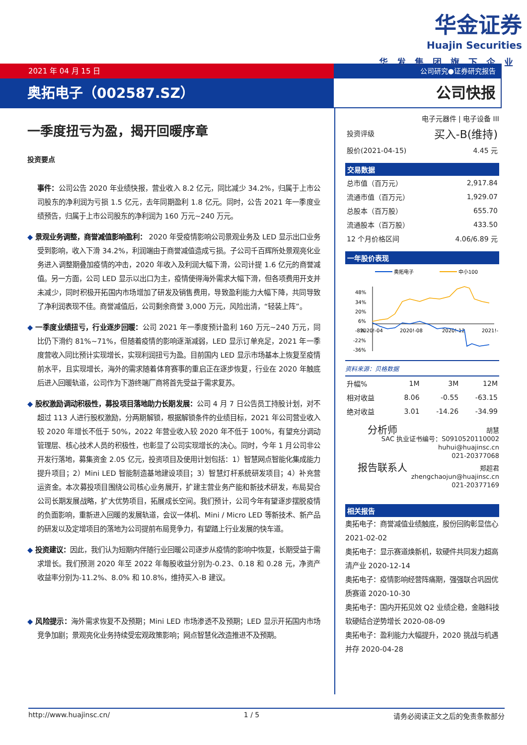华金证券
Huajin Securities
华发集团旗下企业
2021 年 04 月 15 日
奥拓电子（002587.SZ）
公司研究●证券研究报告
公司快报
一季度扭亏为盈，揭开回暖序章
投资要点
事件：公司公告 2020 年业绩快报，营业收入 8.2 亿元，同比减少 34.2%，归属于上市公司股东的净利润为亏损 1.5 亿元，去年同期盈利 1.8 亿元。同时，公告 2021 年一季度业绩预告，归属于上市公司股东的净利润为 160 万元~240 万元。
◆ 景观业务调整，商誉减值影响盈利： 2020 年受疫情影响公司景观业务及 LED 显示出口业务受到影响，收入下滑 34.2%，利润端由于商誉减值造成亏损。子公司千百辉所处景观亮化业务进入调整期叠加疫情的冲击，2020 年收入及利润大幅下滑，公司计提 1.6 亿元的商誉减值。另一方面，公司 LED 显示以出口为主，疫情使得海外需求大幅下滑，但各项费用开支并未减少，同时积极开拓国内市场增加了研发及销售费用，导致盈利能力大幅下降，共同导致了净利润表现不佳。商誉减值后，公司剩余商誉 3,000 万元，风险出清，“轻装上阵”。
◆ 一季度业绩扭亏，行业逐步回暖：公司 2021 年一季度预计盈利 160 万元~240 万元，同比仍下滑约 81%~71%，但随着疫情的影响逐渐减弱，LED 显示订单充足，2021 年一季度营收入同比预计实现增长，实现利润扭亏为盈。目前国内 LED 显示市场基本上恢复至疫情前水平，且实现增长，海外的需求随着体育赛事的重启正在逐步恢复，行业在 2020 年触底后进入回暖轨道，公司作为下游终端厂商将首先受益于需求复苏。
◆ 股权激励调动积极性，募投项目落地助力长期发展：公司 4 月 7 日公告员工持股计划，对不超过 113 人进行股权激励，分两期解锁，根据解锁条件的业绩目标，2021 年公司营业收入较 2020 年增长不低于 50%，2022 年营业收入较 2020 年不低于 100%，有望充分调动管理层、核心技术人员的积极性，也彰显了公司实现增长的决心。同时，今年 1 月公司非公开发行落地，募集资金 2.05 亿元，投资项目及使用计划包括：1）智慧网点智能化集成能力提升项目；2）Mini LED 智能制造基地建设项目；3）智慧灯杆系统研发项目；4）补充营运资金。本次募投项目围绕公司核心业务展开，扩建主营业务产能和新技术研发，布局契合公司长期发展战略，扩大优势项目，拓展成长空间。我们预计，公司今年有望逐步摆脱疫情的负面影响，重新进入回暖的发展轨道，会议一体机、Mini / Micro LED 等新技术、新产品的研发以及定增项目的落地为公司提前布局竞争力，有望踏上行业发展的快车道。
◆ 投资建议：因此，我们认为短期内伴随行业回暖公司逐步从疫情的影响中恢复，长期受益于需求增长。我们预测 2020 年至 2022 年每股收益分别为-0.23、0.18 和 0.28 元，净资产收益率分别为-11.2%、8.0% 和 10.8%，维持买入-B 建议。
◆ 风险提示：海外需求恢复不及预期；Mini LED 市场渗透不及预期；LED 显示开拓国内市场竞争加剧；景观亮化业务持续受宏观政策影响；网点智慧化改造推进不及预期。
电子元器件 | 电子设备 III
| 投资评级 | 买入-B(维持) |
| 股价(2021-04-15) | 4.45 元 |
交易数据
| 总市值（百万元） | 2,917.84 |
| 流通市值（百万元） | 1,929.07 |
| 总股本（百万股） | 655.70 |
| 流通股本（百万股） | 433.50 |
| 12 个月价格区间 | 4.06/6.89 元 |
一年股价表现
奥拓电子
中小100
48%
34%
20%
6%
-8%
-22%
-36%
2020!-04
2020!-08
2020!-12
2021!-
资料来源：贝格数据
| 升幅% | 1M | 3M | 12M |
| 相对收益 | 8.06 | -0.55 | -63.15 |
| 绝对收益 | 3.01 | -14.26 | -34.99 |
分析师 胡慧
SAC 执业证书编号：S0910520110002
huhui@huajinsc.cn
021-20377068
报告联系人 郑超君
zhengchaojun@huajinsc.cn
021-20377169
相关报告
奥拓电子：商誉减值业绩触底，股份回购彰显信心 2021-02-02
奥拓电子：显示赛道焕新机，软硬件共同发力超高清产业 2020-12-14
奥拓电子：疫情影响经营阵痛期，强强联合巩固优质赛道 2020-10-30
奥拓电子：国内开拓见效 Q2 业绩企稳，金融科技软硬结合逆势增长 2020-08-09
奥拓电子：盈利能力大幅提升，2020 挑战与机遇并存 2020-04-28
http://www.huajinsc.cn/ 1 / 5 请务必阅读正文之后的免责条款部分